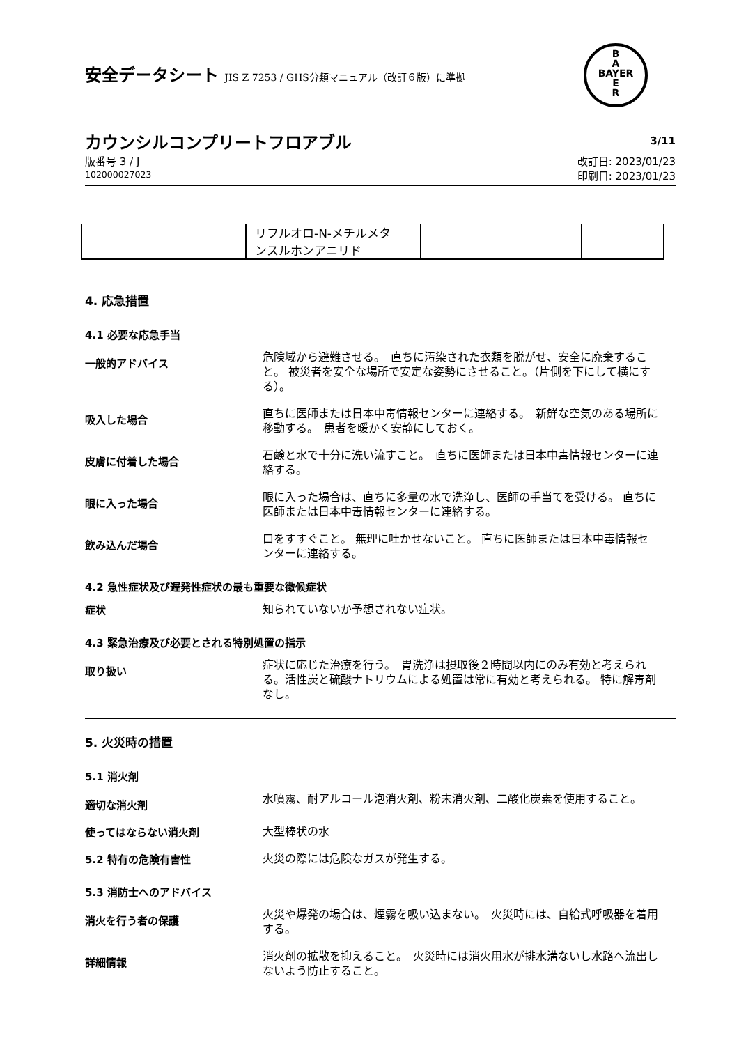B
A
BAYER
E
R
安全データシート JIS Z 7253 / GHS分類マニュアル（改訂６版）に準拠
カウンシルコンプリートフロアブル
3/11
版番号 3 / J
102000027023
改訂日: 2023/01/23
印刷日: 2023/01/23
| | リフルオロ-N-メチルメタ ンスルホンアニリド | | |
4. 応急措置
4.1 必要な応急手当
一般的アドバイス
危険域から避難させる。　直ちに汚染された衣類を脱がせ、安全に廃棄すること。 被災者を安全な場所で安定な姿勢にさせること。（片側を下にして横にする）。
吸入した場合
直ちに医師または日本中毒情報センターに連絡する。　新鮮な空気のある場所に移動する。　患者を暖かく安静にしておく。
皮膚に付着した場合
石鹸と水で十分に洗い流すこと。　直ちに医師または日本中毒情報センターに連絡する。
眼に入った場合
眼に入った場合は、直ちに多量の水で洗浄し、医師の手当てを受ける。 直ちに医師または日本中毒情報センターに連絡する。
飲み込んだ場合
口をすすぐこと。 無理に吐かせないこと。 直ちに医師または日本中毒情報センターに連絡する。
4.2 急性症状及び遅発性症状の最も重要な徴候症状
症状
知られていないか予想されない症状。
4.3 緊急治療及び必要とされる特別処置の指示
取り扱い
症状に応じた治療を行う。　胃洗浄は摂取後２時間以内にのみ有効と考えられる。活性炭と硫酸ナトリウムによる処置は常に有効と考えられる。 特に解毒剤なし。
5. 火災時の措置
5.1 消火剤
適切な消火剤
水噴霧、耐アルコール泡消火剤、粉末消火剤、二酸化炭素を使用すること。
使ってはならない消火剤
大型棒状の水
5.2 特有の危険有害性
火災の際には危険なガスが発生する。
5.3 消防士へのアドバイス
消火を行う者の保護
火災や爆発の場合は、煙霧を吸い込まない。　火災時には、自給式呼吸器を着用する。
詳細情報
消火剤の拡散を抑えること。　火災時には消火用水が排水溝ないし水路へ流出しないよう防止すること。